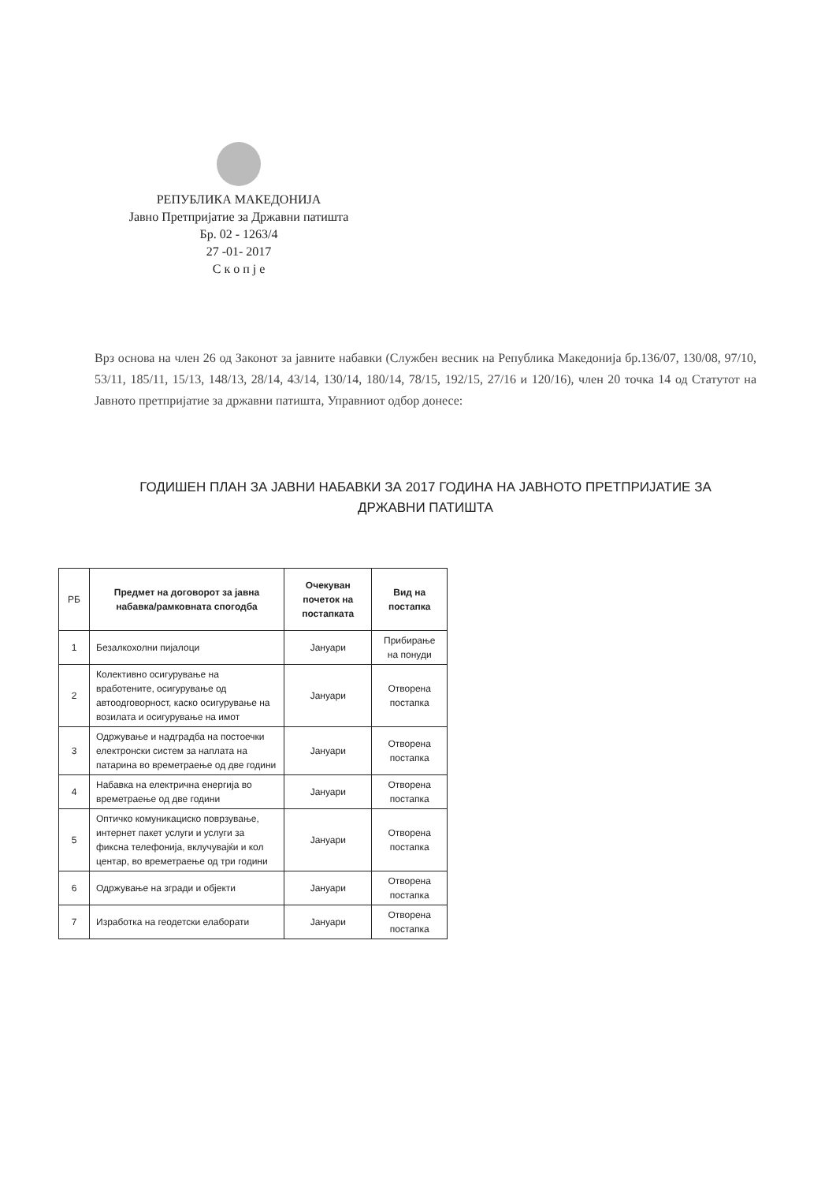РЕПУБЛИКА МАКЕДОНИЈА
Јавно Претпријатие за Државни патишта
Бр. 02 - 1263/4
27 -01- 2017
С к о п ј е
Врз основа на член 26 од Законот за јавните набавки (Службен весник на Република Македонија бр.136/07, 130/08, 97/10, 53/11, 185/11, 15/13, 148/13, 28/14, 43/14, 130/14, 180/14, 78/15, 192/15, 27/16 и 120/16), член 20 точка 14 од Статутот на Јавното претпријатие за државни патишта, Управниот одбор донесе:
ГОДИШЕН ПЛАН ЗА ЈАВНИ НАБАВКИ ЗА 2017 ГОДИНА НА ЈАВНОТО ПРЕТПРИЈАТИЕ ЗА ДРЖАВНИ ПАТИШТА
| РБ | Предмет на договорот за јавна набавка/рамковната спогодба | Очекуван почеток на постапката | Вид на постапка |
| --- | --- | --- | --- |
| 1 | Безалкохолни пијалоци | Јануари | Прибирање на понуди |
| 2 | Колективно осигурување на вработените, осигурување од автоодговорност, каско осигурување на возилата и осигурување на имот | Јануари | Отворена постапка |
| 3 | Одржување и надградба на постоечки електронски систем за наплата на патарина во времетраење од две години | Јануари | Отворена постапка |
| 4 | Набавка на електрична енергија во времетраење од две години | Јануари | Отворена постапка |
| 5 | Оптичко комуникациско поврзување, интернет пакет услуги и услуги за фиксна телефонија, вклучувајќи и кол центар, во времетраење од три години | Јануари | Отворена постапка |
| 6 | Одржување на згради и објекти | Јануари | Отворена постапка |
| 7 | Изработка на геодетски елаборати | Јануари | Отворена постапка |